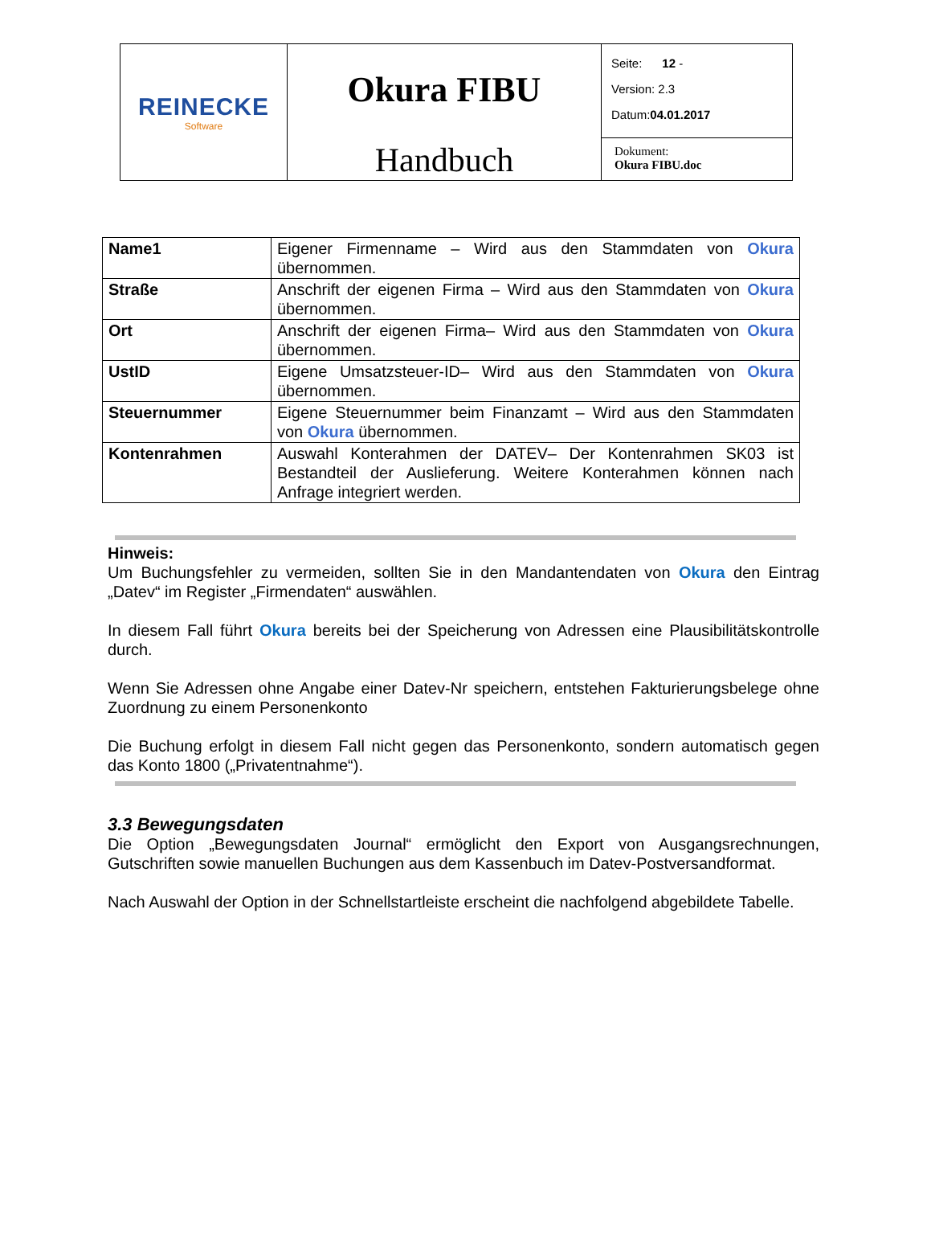| REINECKE Software | Okura FIBU Handbuch | Seite: 12 - Version: 2.3 Datum: 04.01.2017 |
| | | Dokument: Okura FIBU.doc |
| Name1 | Eigener Firmenname – Wird aus den Stammdaten von Okura übernommen. |
| Straße | Anschrift der eigenen Firma – Wird aus den Stammdaten von Okura übernommen. |
| Ort | Anschrift der eigenen Firma– Wird aus den Stammdaten von Okura übernommen. |
| UstID | Eigene Umsatzsteuer-ID– Wird aus den Stammdaten von Okura übernommen. |
| Steuernummer | Eigene Steuernummer beim Finanzamt – Wird aus den Stammdaten von Okura übernommen. |
| Kontenrahmen | Auswahl Konterahmen der DATEV– Der Kontenrahmen SK03 ist Bestandteil der Auslieferung. Weitere Konterahmen können nach Anfrage integriert werden. |
Hinweis:
Um Buchungsfehler zu vermeiden, sollten Sie in den Mandantendaten von Okura den Eintrag „Datev“ im Register „Firmendaten“ auswählen.
In diesem Fall führt Okura bereits bei der Speicherung von Adressen eine Plausibilitätskontrolle durch.
Wenn Sie Adressen ohne Angabe einer Datev-Nr speichern, entstehen Fakturierungsbelege ohne Zuordnung zu einem Personenkonto
Die Buchung erfolgt in diesem Fall nicht gegen das Personenkonto, sondern automatisch gegen das Konto 1800 („Privatentnahme“).
3.3 Bewegungsdaten
Die Option „Bewegungsdaten Journal“ ermöglicht den Export von Ausgangsrechnungen, Gutschriften sowie manuellen Buchungen aus dem Kassenbuch im Datev-Postversandformat.
Nach Auswahl der Option in der Schnellstartleiste erscheint die nachfolgend abgebildete Tabelle.